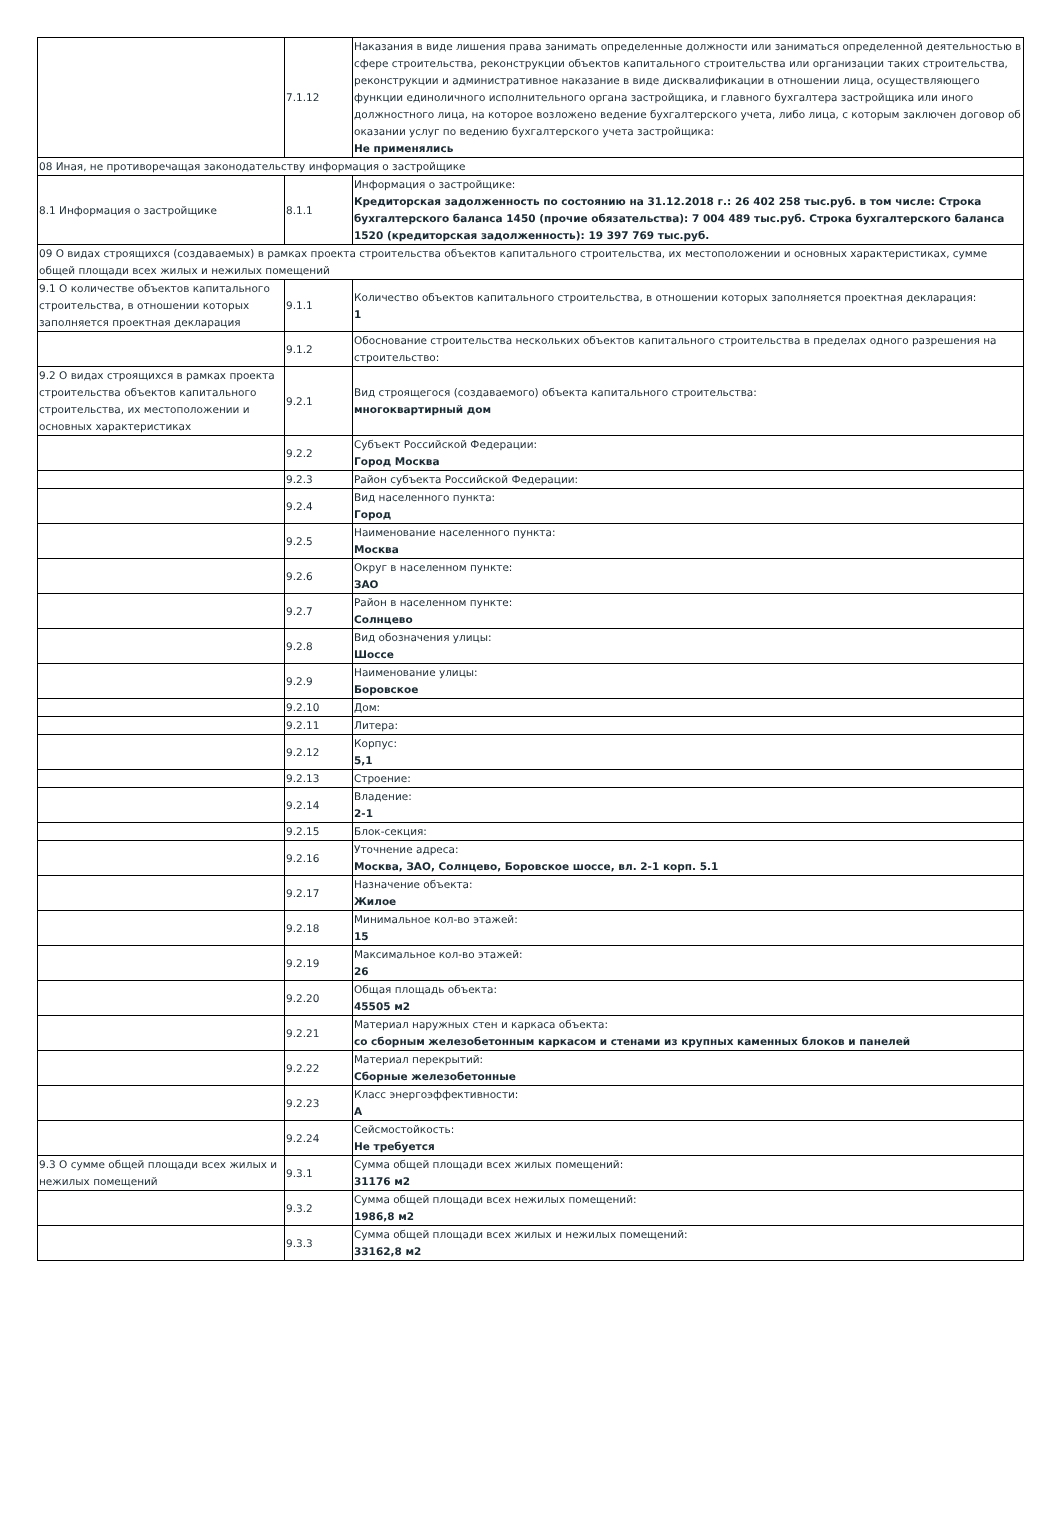| | 7.1.12 | Наказания в виде лишения права занимать определенные должности или заниматься определенной деятельностью в сфере строительства, реконструкции объектов капитального строительства или организации таких строительства, реконструкции и административное наказание в виде дисквалификации в отношении лица, осуществляющего функции единоличного исполнительного органа застройщика, и главного бухгалтера застройщика или иного должностного лица, на которое возложено ведение бухгалтерского учета, либо лица, с которым заключен договор об оказании услуг по ведению бухгалтерского учета застройщика: Не применялись |
| 08 Иная, не противоречащая законодательству информация о застройщике | | |
| 8.1 Информация о застройщике | 8.1.1 | Информация о застройщике: Кредиторская задолженность по состоянию на 31.12.2018 г.: 26 402 258 тыс.руб. в том числе: Строка бухгалтерского баланса 1450 (прочие обязательства): 7 004 489 тыс.руб. Строка бухгалтерского баланса 1520 (кредиторская задолженность): 19 397 769 тыс.руб. |
| 09 О видах строящихся (создаваемых) в рамках проекта строительства объектов капитального строительства, их местоположении и основных характеристиках, сумме общей площади всех жилых и нежилых помещений | | |
| 9.1 О количестве объектов капитального строительства, в отношении которых заполняется проектная декларация | 9.1.1 | Количество объектов капитального строительства, в отношении которых заполняется проектная декларация: 1 |
| | 9.1.2 | Обоснование строительства нескольких объектов капитального строительства в пределах одного разрешения на строительство: |
| 9.2 О видах строящихся в рамках проекта строительства объектов капитального строительства, их местоположении и основных характеристиках | 9.2.1 | Вид строящегося (создаваемого) объекта капитального строительства: многоквартирный дом |
| | 9.2.2 | Субъект Российской Федерации: Город Москва |
| | 9.2.3 | Район субъекта Российской Федерации: |
| | 9.2.4 | Вид населенного пункта: Город |
| | 9.2.5 | Наименование населенного пункта: Москва |
| | 9.2.6 | Округ в населенном пункте: ЗАО |
| | 9.2.7 | Район в населенном пункте: Солнцево |
| | 9.2.8 | Вид обозначения улицы: Шоссе |
| | 9.2.9 | Наименование улицы: Боровское |
| | 9.2.10 | Дом: |
| | 9.2.11 | Литера: |
| | 9.2.12 | Корпус: 5,1 |
| | 9.2.13 | Строение: |
| | 9.2.14 | Владение: 2-1 |
| | 9.2.15 | Блок-секция: |
| | 9.2.16 | Уточнение адреса: Москва, ЗАО, Солнцево, Боровское шоссе, вл. 2-1 корп. 5.1 |
| | 9.2.17 | Назначение объекта: Жилое |
| | 9.2.18 | Минимальное кол-во этажей: 15 |
| | 9.2.19 | Максимальное кол-во этажей: 26 |
| | 9.2.20 | Общая площадь объекта: 45505 м2 |
| | 9.2.21 | Материал наружных стен и каркаса объекта: со сборным железобетонным каркасом и стенами из крупных каменных блоков и панелей |
| | 9.2.22 | Материал перекрытий: Сборные железобетонные |
| | 9.2.23 | Класс энергоэффективности: A |
| | 9.2.24 | Сейсмостойкость: Не требуется |
| 9.3 О сумме общей площади всех жилых и нежилых помещений | 9.3.1 | Сумма общей площади всех жилых помещений: 31176 м2 |
| | 9.3.2 | Сумма общей площади всех нежилых помещений: 1986,8 м2 |
| | 9.3.3 | Сумма общей площади всех жилых и нежилых помещений: 33162,8 м2 |